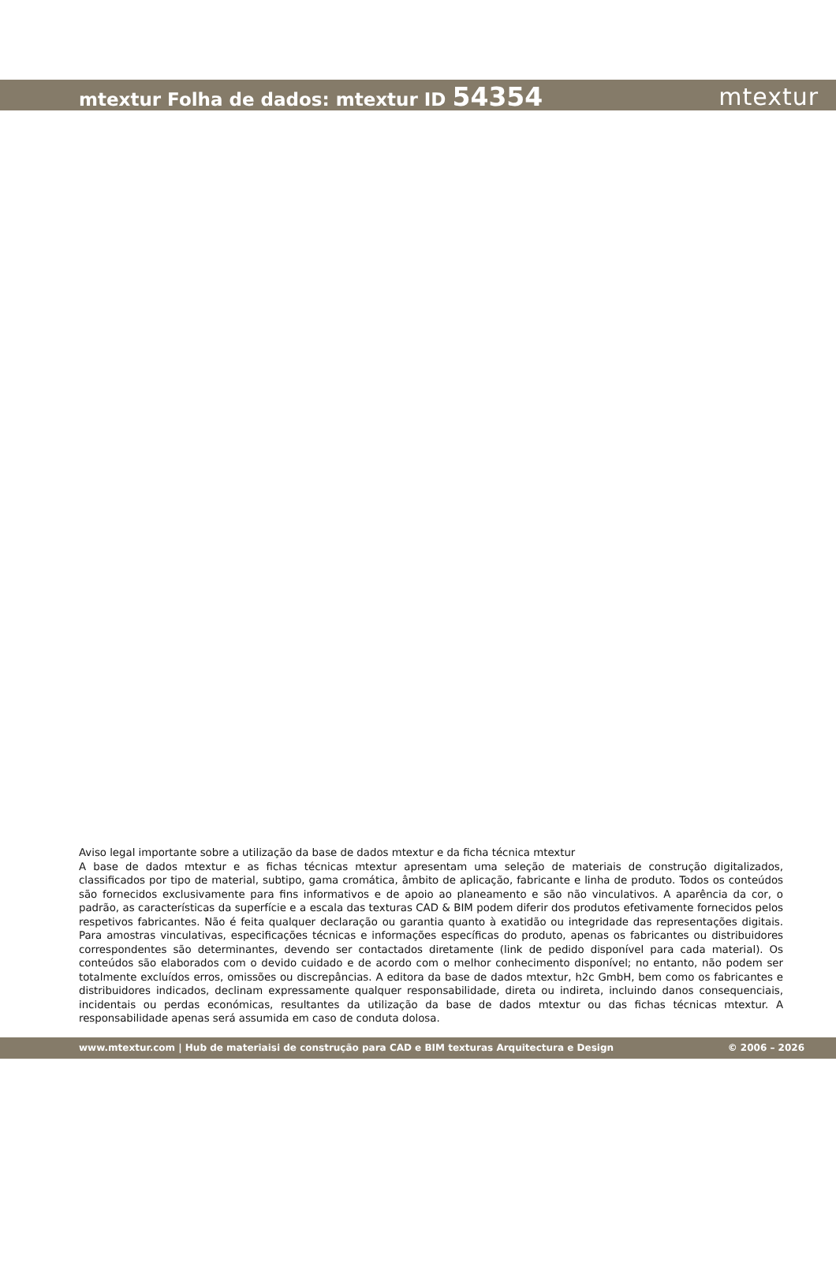mtextur Folha de dados: mtextur ID 54354
mtextur
Aviso legal importante sobre a utilização da base de dados mtextur e da ficha técnica mtextur
A base de dados mtextur e as fichas técnicas mtextur apresentam uma seleção de materiais de construção digitalizados, classificados por tipo de material, subtipo, gama cromática, âmbito de aplicação, fabricante e linha de produto. Todos os conteúdos são fornecidos exclusivamente para fins informativos e de apoio ao planeamento e são não vinculativos. A aparência da cor, o padrão, as características da superfície e a escala das texturas CAD & BIM podem diferir dos produtos efetivamente fornecidos pelos respetivos fabricantes. Não é feita qualquer declaração ou garantia quanto à exatidão ou integridade das representações digitais. Para amostras vinculativas, especificações técnicas e informações específicas do produto, apenas os fabricantes ou distribuidores correspondentes são determinantes, devendo ser contactados diretamente (link de pedido disponível para cada material). Os conteúdos são elaborados com o devido cuidado e de acordo com o melhor conhecimento disponível; no entanto, não podem ser totalmente excluídos erros, omissões ou discrepâncias. A editora da base de dados mtextur, h2c GmbH, bem como os fabricantes e distribuidores indicados, declinam expressamente qualquer responsabilidade, direta ou indireta, incluindo danos consequenciais, incidentais ou perdas económicas, resultantes da utilização da base de dados mtextur ou das fichas técnicas mtextur. A responsabilidade apenas será assumida em caso de conduta dolosa.
www.mtextur.com | Hub de materiaisi de construção para CAD e BIM texturas Arquitectura e Design © 2006 – 2026